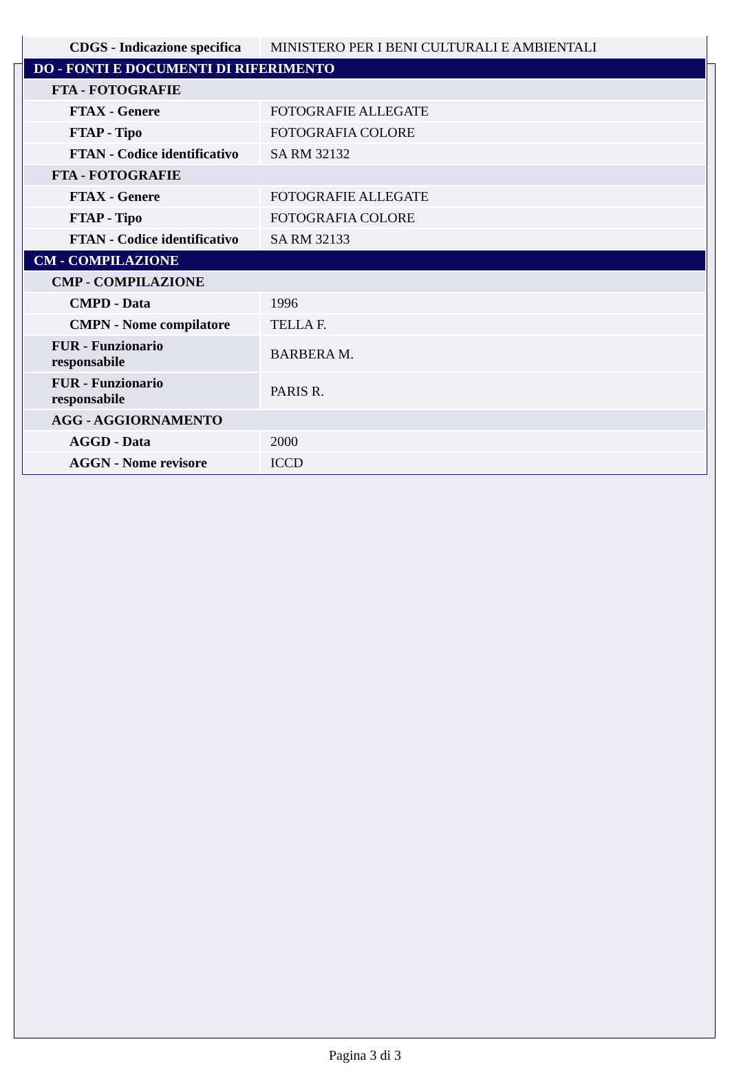| CDGS - Indicazione specifica | MINISTERO PER I BENI CULTURALI E AMBIENTALI |
| DO - FONTI E DOCUMENTI DI RIFERIMENTO | |
| FTA - FOTOGRAFIE | |
| FTAX - Genere | FOTOGRAFIE ALLEGATE |
| FTAP - Tipo | FOTOGRAFIA COLORE |
| FTAN - Codice identificativo | SA RM 32132 |
| FTA - FOTOGRAFIE | |
| FTAX - Genere | FOTOGRAFIE ALLEGATE |
| FTAP - Tipo | FOTOGRAFIA COLORE |
| FTAN - Codice identificativo | SA RM 32133 |
| CM - COMPILAZIONE | |
| CMP - COMPILAZIONE | |
| CMPD - Data | 1996 |
| CMPN - Nome compilatore | TELLA F. |
| FUR - Funzionario responsabile | BARBERA M. |
| FUR - Funzionario responsabile | PARIS R. |
| AGG - AGGIORNAMENTO | |
| AGGD - Data | 2000 |
| AGGN - Nome revisore | ICCD |
Pagina 3 di 3